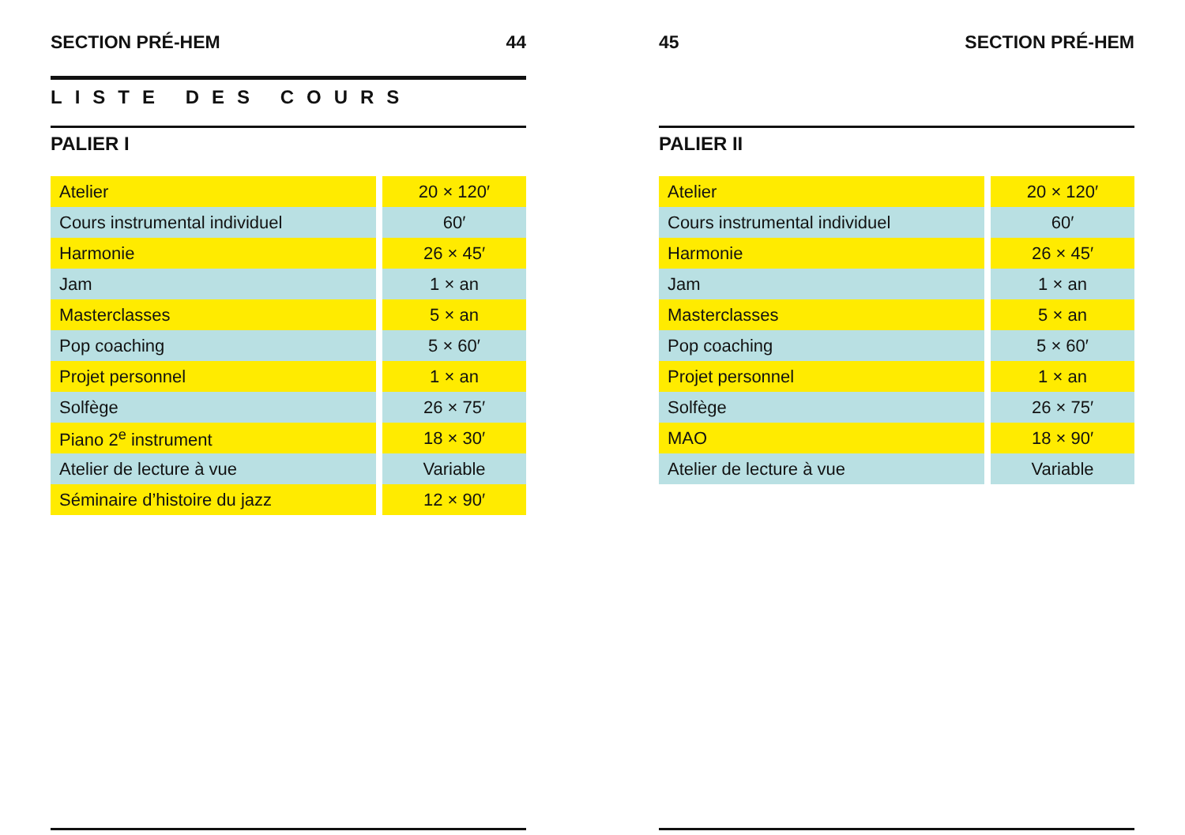SECTION PRÉ-HEM 44
LISTE DES COURS
PALIER I
| Atelier | | 20 × 120′ |
| Cours instrumental individuel | | 60′ |
| Harmonie | | 26 × 45′ |
| Jam | | 1 × an |
| Masterclasses | | 5 × an |
| Pop coaching | | 5 × 60′ |
| Projet personnel | | 1 × an |
| Solfège | | 26 × 75′ |
| Piano 2<sup>e</sup> instrument | | 18 × 30′ |
| Atelier de lecture à vue | | Variable |
| Séminaire d’histoire du jazz | | 12 × 90′ |
45 SECTION PRÉ-HEM
PALIER II
| Atelier | | 20 × 120′ |
| Cours instrumental individuel | | 60′ |
| Harmonie | | 26 × 45′ |
| Jam | | 1 × an |
| Masterclasses | | 5 × an |
| Pop coaching | | 5 × 60′ |
| Projet personnel | | 1 × an |
| Solfège | | 26 × 75′ |
| MAO | | 18 × 90′ |
| Atelier de lecture à vue | | Variable |